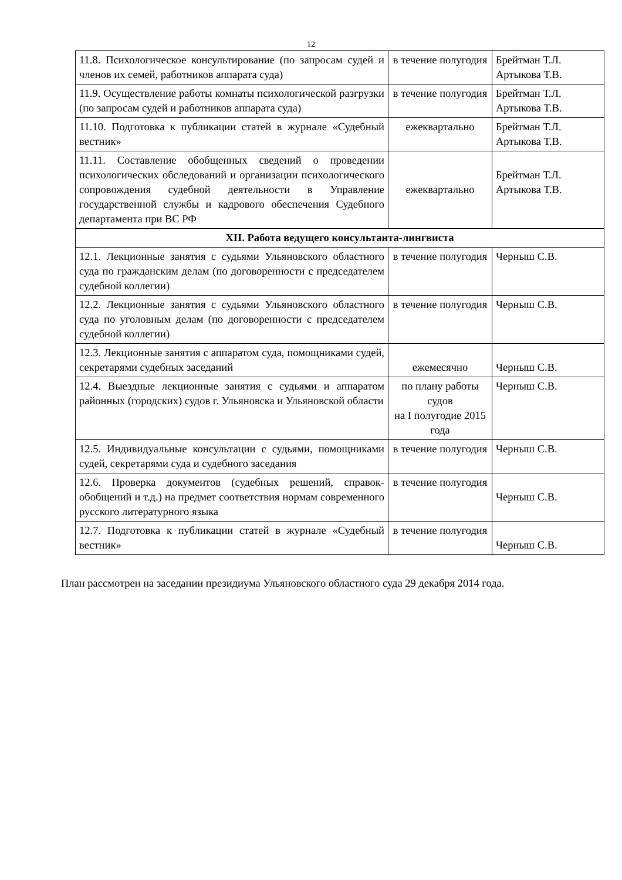12
| 11.8. Психологическое консультирование (по запросам судей и членов их семей, работников аппарата суда) | в течение полугодия | Брейтман Т.Л. Артыкова Т.В. |
| 11.9. Осуществление работы комнаты психологической разгрузки (по запросам судей и работников аппарата суда) | в течение полугодия | Брейтман Т.Л. Артыкова Т.В. |
| 11.10. Подготовка к публикации статей в журнале «Судебный вестник» | ежеквартально | Брейтман Т.Л. Артыкова Т.В. |
| 11.11. Составление обобщенных сведений о проведении психологических обследований и организации психологического сопровождения судебной деятельности в Управление государственной службы и кадрового обеспечения Судебного департамента при ВС РФ | ежеквартально | Брейтман Т.Л. Артыкова Т.В. |
| XII. Работа ведущего консультанта-лингвиста | | |
| 12.1. Лекционные занятия с судьями Ульяновского областного суда по гражданским делам (по договоренности с председателем судебной коллегии) | в течение полугодия | Черныш С.В. |
| 12.2. Лекционные занятия с судьями Ульяновского областного суда по уголовным делам (по договоренности с председателем судебной коллегии) | в течение полугодия | Черныш С.В. |
| 12.3. Лекционные занятия с аппаратом суда, помощниками судей, секретарями судебных заседаний | ежемесячно | Черныш С.В. |
| 12.4. Выездные лекционные занятия с судьями и аппаратом районных (городских) судов г. Ульяновска и Ульяновской области | по плану работы судов на I полугодие 2015 года | Черныш С.В. |
| 12.5. Индивидуальные консультации с судьями, помощниками судей, секретарями суда и судебного заседания | в течение полугодия | Черныш С.В. |
| 12.6. Проверка документов (судебных решений, справок-обобщений и т.д.) на предмет соответствия нормам современного русского литературного языка | в течение полугодия | Черныш С.В. |
| 12.7. Подготовка к публикации статей в журнале «Судебный вестник» | в течение полугодия | Черныш С.В. |
План рассмотрен на заседании президиума Ульяновского областного суда 29 декабря 2014 года.